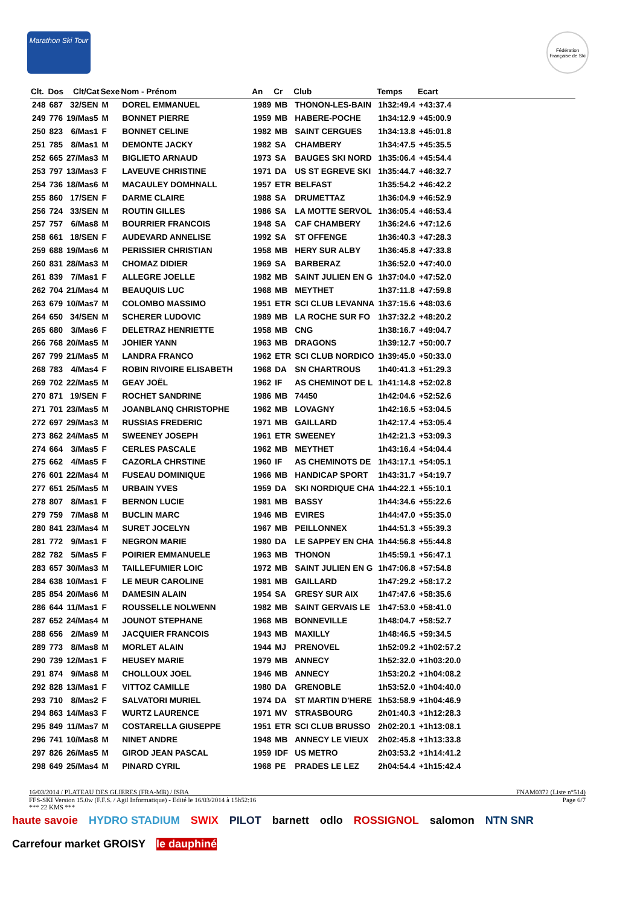Marathon Ski Tour
Fédération Française de Ski
| Clt. | Dos | Clt/Cat | Sexe | Nom - Prénom | An | Cr | Club | Temps | Ecart | |
| --- | --- | --- | --- | --- | --- | --- | --- | --- | --- | --- |
| 248 | 687 | 32/SEN | M | DOREL EMMANUEL | 1989 | MB | THONON-LES-BAIN | 1h32:49.4 | +43:37.4 | |
| 249 | 776 | 19/Mas5 | M | BONNET PIERRE | 1959 | MB | HABERE-POCHE | 1h34:12.9 | +45:00.9 | |
| 250 | 823 | 6/Mas1 | F | BONNET CELINE | 1982 | MB | SAINT CERGUES | 1h34:13.8 | +45:01.8 | |
| 251 | 785 | 8/Mas1 | M | DEMONTE JACKY | 1982 | SA | CHAMBERY | 1h34:47.5 | +45:35.5 | |
| 252 | 665 | 27/Mas3 | M | BIGLIETO ARNAUD | 1973 | SA | BAUGES SKI NORD | 1h35:06.4 | +45:54.4 | |
| 253 | 797 | 13/Mas3 | F | LAVEUVE CHRISTINE | 1971 | DA | US ST EGREVE SKI | 1h35:44.7 | +46:32.7 | |
| 254 | 736 | 18/Mas6 | M | MACAULEY DOMHNALL | 1957 | ETR | BELFAST | 1h35:54.2 | +46:42.2 | |
| 255 | 860 | 17/SEN | F | DARME CLAIRE | 1988 | SA | DRUMETTAZ | 1h36:04.9 | +46:52.9 | |
| 256 | 724 | 33/SEN | M | ROUTIN GILLES | 1986 | SA | LA MOTTE SERVOL | 1h36:05.4 | +46:53.4 | |
| 257 | 757 | 6/Mas8 | M | BOURRIER FRANCOIS | 1948 | SA | CAF CHAMBERY | 1h36:24.6 | +47:12.6 | |
| 258 | 661 | 18/SEN | F | AUDEVARD ANNELISE | 1992 | SA | ST OFFENGE | 1h36:40.3 | +47:28.3 | |
| 259 | 688 | 19/Mas6 | M | PERISSIER CHRISTIAN | 1958 | MB | HERY SUR ALBY | 1h36:45.8 | +47:33.8 | |
| 260 | 831 | 28/Mas3 | M | CHOMAZ DIDIER | 1969 | SA | BARBERAZ | 1h36:52.0 | +47:40.0 | |
| 261 | 839 | 7/Mas1 | F | ALLEGRE JOELLE | 1982 | MB | SAINT JULIEN EN G | 1h37:04.0 | +47:52.0 | |
| 262 | 704 | 21/Mas4 | M | BEAUQUIS LUC | 1968 | MB | MEYTHET | 1h37:11.8 | +47:59.8 | |
| 263 | 679 | 10/Mas7 | M | COLOMBO MASSIMO | 1951 | ETR | SCI CLUB LEVANNA | 1h37:15.6 | +48:03.6 | |
| 264 | 650 | 34/SEN | M | SCHERER LUDOVIC | 1989 | MB | LA ROCHE SUR FO | 1h37:32.2 | +48:20.2 | |
| 265 | 680 | 3/Mas6 | F | DELETRAZ HENRIETTE | 1958 | MB | CNG | 1h38:16.7 | +49:04.7 | |
| 266 | 768 | 20/Mas5 | M | JOHIER YANN | 1963 | MB | DRAGONS | 1h39:12.7 | +50:00.7 | |
| 267 | 799 | 21/Mas5 | M | LANDRA FRANCO | 1962 | ETR | SCI CLUB NORDICO | 1h39:45.0 | +50:33.0 | |
| 268 | 783 | 4/Mas4 | F | ROBIN RIVOIRE ELISABETH | 1968 | DA | SN CHARTROUS | 1h40:41.3 | +51:29.3 | |
| 269 | 702 | 22/Mas5 | M | GEAY JOËL | 1962 | IF | AS CHEMINOT DE L | 1h41:14.8 | +52:02.8 | |
| 270 | 871 | 19/SEN | F | ROCHET SANDRINE | 1986 | MB | 74450 | 1h42:04.6 | +52:52.6 | |
| 271 | 701 | 23/Mas5 | M | JOANBLANQ CHRISTOPHE | 1962 | MB | LOVAGNY | 1h42:16.5 | +53:04.5 | |
| 272 | 697 | 29/Mas3 | M | RUSSIAS FREDERIC | 1971 | MB | GAILLARD | 1h42:17.4 | +53:05.4 | |
| 273 | 862 | 24/Mas5 | M | SWEENEY JOSEPH | 1961 | ETR | SWEENEY | 1h42:21.3 | +53:09.3 | |
| 274 | 664 | 3/Mas5 | F | CERLES PASCALE | 1962 | MB | MEYTHET | 1h43:16.4 | +54:04.4 | |
| 275 | 662 | 4/Mas5 | F | CAZORLA CHRSTINE | 1960 | IF | AS CHEMINOTS DE | 1h43:17.1 | +54:05.1 | |
| 276 | 601 | 22/Mas4 | M | FUSEAU DOMINIQUE | 1966 | MB | HANDICAP SPORT | 1h43:31.7 | +54:19.7 | |
| 277 | 651 | 25/Mas5 | M | URBAIN YVES | 1959 | DA | SKI NORDIQUE CHA | 1h44:22.1 | +55:10.1 | |
| 278 | 807 | 8/Mas1 | F | BERNON LUCIE | 1981 | MB | BASSY | 1h44:34.6 | +55:22.6 | |
| 279 | 759 | 7/Mas8 | M | BUCLIN MARC | 1946 | MB | EVIRES | 1h44:47.0 | +55:35.0 | |
| 280 | 841 | 23/Mas4 | M | SURET JOCELYN | 1967 | MB | PEILLONNEX | 1h44:51.3 | +55:39.3 | |
| 281 | 772 | 9/Mas1 | F | NEGRON MARIE | 1980 | DA | LE SAPPEY EN CHA | 1h44:56.8 | +55:44.8 | |
| 282 | 782 | 5/Mas5 | F | POIRIER EMMANUELE | 1963 | MB | THONON | 1h45:59.1 | +56:47.1 | |
| 283 | 657 | 30/Mas3 | M | TAILLEFUMIER LOIC | 1972 | MB | SAINT JULIEN EN G | 1h47:06.8 | +57:54.8 | |
| 284 | 638 | 10/Mas1 | F | LE MEUR CAROLINE | 1981 | MB | GAILLARD | 1h47:29.2 | +58:17.2 | |
| 285 | 854 | 20/Mas6 | M | DAMESIN ALAIN | 1954 | SA | GRESY SUR AIX | 1h47:47.6 | +58:35.6 | |
| 286 | 644 | 11/Mas1 | F | ROUSSELLE NOLWENN | 1982 | MB | SAINT GERVAIS LE | 1h47:53.0 | +58:41.0 | |
| 287 | 652 | 24/Mas4 | M | JOUNOT STEPHANE | 1968 | MB | BONNEVILLE | 1h48:04.7 | +58:52.7 | |
| 288 | 656 | 2/Mas9 | M | JACQUIER FRANCOIS | 1943 | MB | MAXILLY | 1h48:46.5 | +59:34.5 | |
| 289 | 773 | 8/Mas8 | M | MORLET ALAIN | 1944 | MJ | PRENOVEL | 1h52:09.2 | +1h02:57.2 | |
| 290 | 739 | 12/Mas1 | F | HEUSEY MARIE | 1979 | MB | ANNECY | 1h52:32.0 | +1h03:20.0 | |
| 291 | 874 | 9/Mas8 | M | CHOLLOUX JOEL | 1946 | MB | ANNECY | 1h53:20.2 | +1h04:08.2 | |
| 292 | 828 | 13/Mas1 | F | VITTOZ CAMILLE | 1980 | DA | GRENOBLE | 1h53:52.0 | +1h04:40.0 | |
| 293 | 710 | 8/Mas2 | F | SALVATORI MURIEL | 1974 | DA | ST MARTIN D'HERE | 1h53:58.9 | +1h04:46.9 | |
| 294 | 863 | 14/Mas3 | F | WURTZ LAURENCE | 1971 | MV | STRASBOURG | 2h01:40.3 | +1h12:28.3 | |
| 295 | 849 | 11/Mas7 | M | COSTARELLA GIUSEPPE | 1951 | ETR | SCI CLUB BRUSSO | 2h02:20.1 | +1h13:08.1 | |
| 296 | 741 | 10/Mas8 | M | NINET ANDRE | 1948 | MB | ANNECY LE VIEUX | 2h02:45.8 | +1h13:33.8 | |
| 297 | 826 | 26/Mas5 | M | GIROD JEAN PASCAL | 1959 | IDF | US METRO | 2h03:53.2 | +1h14:41.2 | |
| 298 | 649 | 25/Mas4 | M | PINARD CYRIL | 1968 | PE | PRADES LE LEZ | 2h04:54.4 | +1h15:42.4 | |
16/03/2014 / PLATEAU DES GLIERES (FRA-MB) / ISBA FNAM0372 (Liste n°514)
FFS-SKI Version 15.0w (F.F.S. / Agil Informatique) - Edité le 16/03/2014 à 15h52:16 Page 6/7
*** 22 KMS ***
haute savoie HYDRO STADIUM SWIX PILOT barnett odlo ROSSIGNOL salomon NTN SNR Carrefour market GROISY le dauphiné